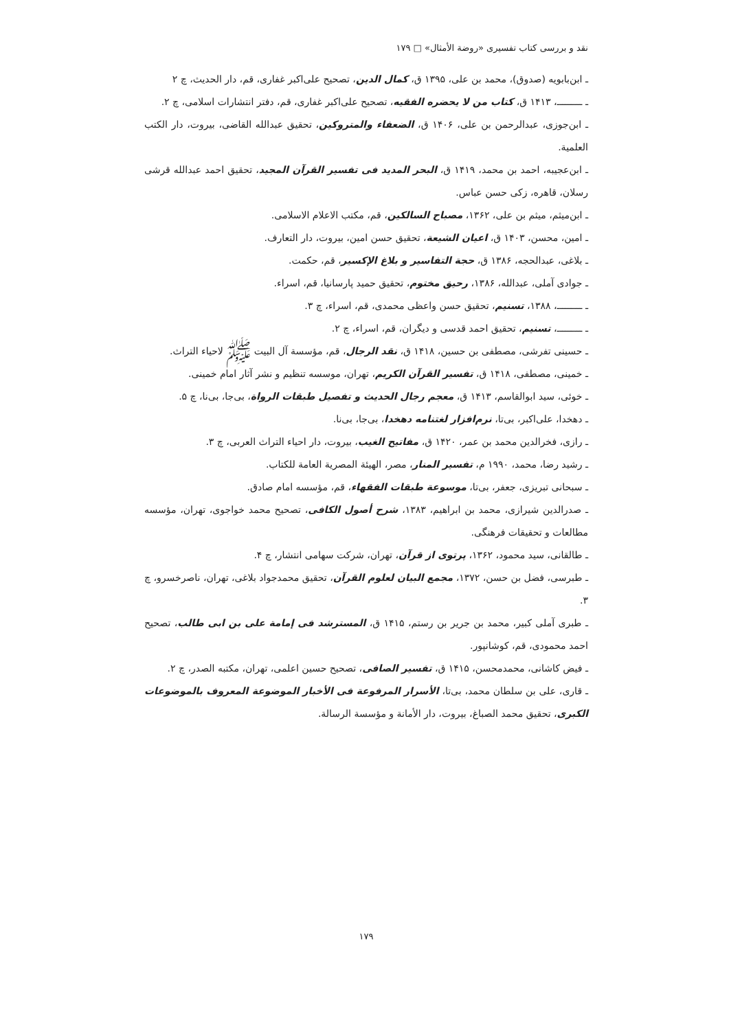نقد و بررسی کتاب تفسیری «روضة الأمثال» □ ۱۷۹
ـ ابن‌بابویه (صدوق)، محمد بن علی، ۱۳۹۵ ق، کمال الدین، تصحیح علی‌اکبر غفاری، قم، دار الحدیث، چ ۲
ـ ـــــــــ، ۱۴۱۳ ق، کتاب من لا یحضره الفقیه، تصحیح علی‌اکبر غفاری، قم، دفتر انتشارات اسلامی، چ ۲.
ـ ابن‌جوزی، عبدالرحمن بن علی، ۱۴۰۶ ق، الضعفاء والمتروکین، تحقیق عبدالله القاضی، بیروت، دار الکتب العلمیة.
ـ ابن‌عجیبه، احمد بن محمد، ۱۴۱۹ ق، البحر المدید فی تفسیر القرآن المجید، تحقیق احمد عبدالله قرشی رسلان، قاهره، زکی حسن عباس.
ـ ابن‌میثم، میثم بن علی، ۱۳۶۲، مصباح السالکین، قم، مکتب الاعلام الاسلامی.
ـ امین، محسن، ۱۴۰۳ ق، اعیان الشیعة، تحقیق حسن امین، بیروت، دار التعارف.
ـ بلاغی، عبدالحجه، ۱۳۸۶ ق، حجة التفاسیر و بلاغ الإکسیر، قم، حکمت.
ـ جوادی آملی، عبدالله، ۱۳۸۶، رحیق مختوم، تحقیق حمید پارسانیا، قم، اسراء.
ـ ـــــــــ، ۱۳۸۸، تسنیم، تحقیق حسن واعظی محمدی، قم، اسراء، چ ۳.
ـ ـــــــــ، تسنیم، تحقیق احمد قدسی و دیگران، قم، اسراء، چ ۲.
ـ حسینی تفرشی، مصطفی بن حسین، ۱۴۱۸ ق، نقد الرجال، قم، مؤسسة آل البیت ﷺ لاحیاء التراث.
ـ خمینی، مصطفی، ۱۴۱۸ ق، تفسیر القرآن الکریم، تهران، موسسه تنظیم و نشر آثار امام خمینی.
ـ خوئی، سید ابوالقاسم، ۱۴۱۳ ق، معجم رجال الحدیث و تفصیل طبقات الرواة، بی‌جا، بی‌نا، چ ۵.
ـ دهخدا، علی‌اکبر، بی‌تا، نرم‌افزار لغتنامه دهخدا، بی‌جا، بی‌نا.
ـ رازی، فخرالدین محمد بن عمر، ۱۴۲۰ ق، مفاتیح الغیب، بیروت، دار احیاء التراث العربی، چ ۳.
ـ رشید رضا، محمد، ۱۹۹۰ م، تفسیر المنار، مصر، الهیئة المصریة العامة للکتاب.
ـ سبحانی تبریزی، جعفر، بی‌تا، موسوعة طبقات الفقهاء، قم، مؤسسه امام صادق.
ـ صدرالدین شیرازی، محمد بن ابراهیم، ۱۳۸۳، شرح أصول الکافی، تصحیح محمد خواجوی، تهران، مؤسسه مطالعات و تحقیقات فرهنگی.
ـ طالقانی، سید محمود، ۱۳۶۲، پرتوی از قرآن، تهران، شرکت سهامی انتشار، چ ۴.
ـ طبرسی، فضل بن حسن، ۱۳۷۲، مجمع البیان لعلوم القرآن، تحقیق محمدجواد بلاغی، تهران، ناصرخسرو، چ ۳.
ـ طبری آملی کبیر، محمد بن جریر بن رستم، ۱۴۱۵ ق، المسترشد فی إمامة علی بن ابی طالب، تصحیح احمد محمودی، قم، کوشانپور.
ـ فیض کاشانی، محمدمحسن، ۱۴۱۵ ق، تفسیر الصافی، تصحیح حسین اعلمی، تهران، مکتبه الصدر، چ ۲.
ـ قاری، علی بن سلطان محمد، بی‌تا، الأسرار المرفوعة فی الأخبار الموضوعة المعروف بالموضوعات الکبری، تحقیق محمد الصباغ، بیروت، دار الأمانة و مؤسسة الرسالة.
۱۷۹